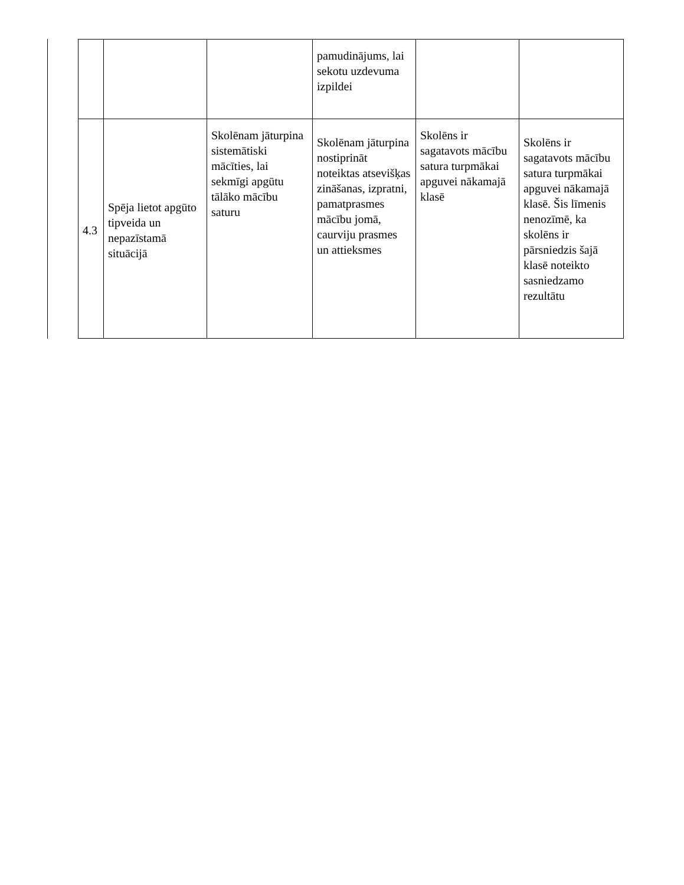| | | | pamudinājums, lai sekotu uzdevuma izpildei | | |
| 4.3 | Spēja lietot apgūto tipveida un nepazīstamā situācijā | Skolēnam jāturpina sistemātiski mācīties, lai sekmīgi apgūtu tālāko mācību saturu | Skolēnam jāturpina nostiprināt noteiktas atsevišķas zināšanas, izpratni, pamatprasmes mācību jomā, caurviju prasmes un attieksmes | Skolēns ir sagatavots mācību satura turpmākai apguvei nākamajā klasē | Skolēns ir sagatavots mācību satura turpmākai apguvei nākamajā klasē. Šis līmenis nenozīmē, ka skolēns ir pārsniedzis šajā klasē noteikto sasniedzamo rezultātu |